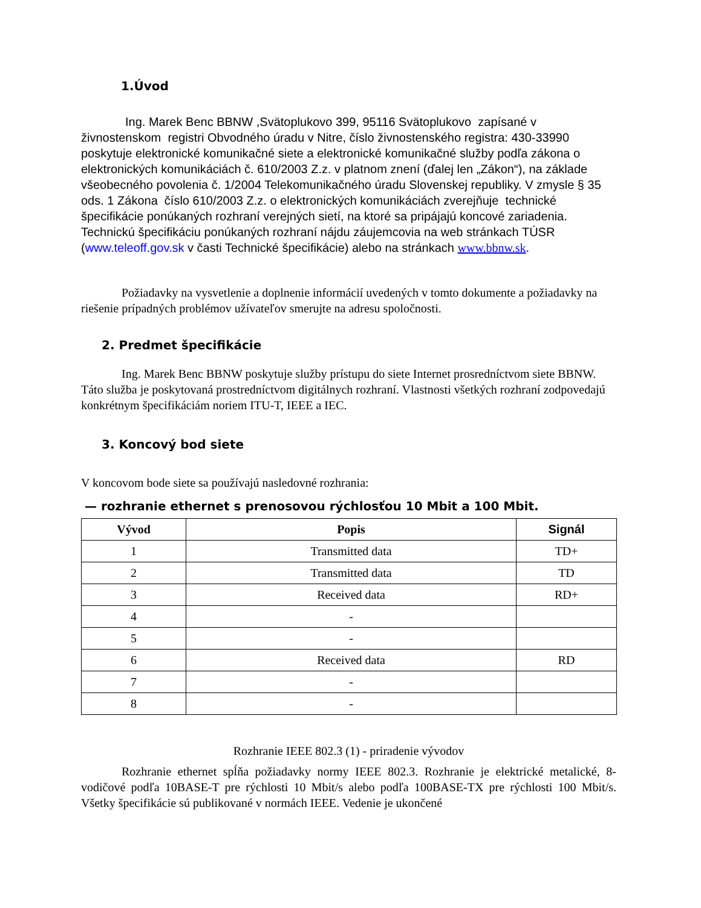1.Úvod
Ing. Marek Benc BBNW ,Svätoplukovo 399, 95116 Svätoplukovo zapísané v živnostenskom registri Obvodného úradu v Nitre, číslo živnostenského registra: 430-33990 poskytuje elektronické komunikačné siete a elektronické komunikačné služby podľa zákona o elektronických komunikáciách č. 610/2003 Z.z. v platnom znení (ďalej len „Zákon“), na základe všeobecného povolenia č. 1/2004 Telekomunikačného úradu Slovenskej republiky. V zmysle § 35 ods. 1 Zákona číslo 610/2003 Z.z. o elektronických komunikáciách zverejňuje technické špecifikácie ponúkaných rozhraní verejných sietí, na ktoré sa pripájajú koncové zariadenia. Technickú špecifikáciu ponúkaných rozhraní nájdu záujemcovia na web stránkach TÚSR (www.teleoff.gov.sk v časti Technické špecifikácie) alebo na stránkach www.bbnw.sk.
Požiadavky na vysvetlenie a doplnenie informácií uvedených v tomto dokumente a požiadavky na riešenie prípadných problémov užívateľov smerujte na adresu spoločnosti.
2. Predmet špecifikácie
Ing. Marek Benc BBNW poskytuje služby prístupu do siete Internet prosredníctvom siete BBNW. Táto služba je poskytovaná prostredníctvom digitálnych rozhraní. Vlastnosti všetkých rozhraní zodpovedajú konkrétnym špecifikáciám noriem ITU-T, IEEE a IEC.
3. Koncový bod siete
V koncovom bode siete sa používajú nasledovné rozhrania:
— rozhranie ethernet s prenosovou rýchlosťou 10 Mbit a 100 Mbit.
| Vývod | Popis | Signál |
| --- | --- | --- |
| 1 | Transmitted data | TD+ |
| 2 | Transmitted data | TD |
| 3 | Received data | RD+ |
| 4 | - | |
| 5 | - | |
| 6 | Received data | RD |
| 7 | - | |
| 8 | - | |
Rozhranie IEEE 802.3 (1) - priradenie vývodov
Rozhranie ethernet spĺňa požiadavky normy IEEE 802.3. Rozhranie je elektrické metalické, 8-vodičové podľa 10BASE-T pre rýchlosti 10 Mbit/s alebo podľa 100BASE-TX pre rýchlosti 100 Mbit/s. Všetky špecifikácie sú publikované v normách IEEE. Vedenie je ukončené